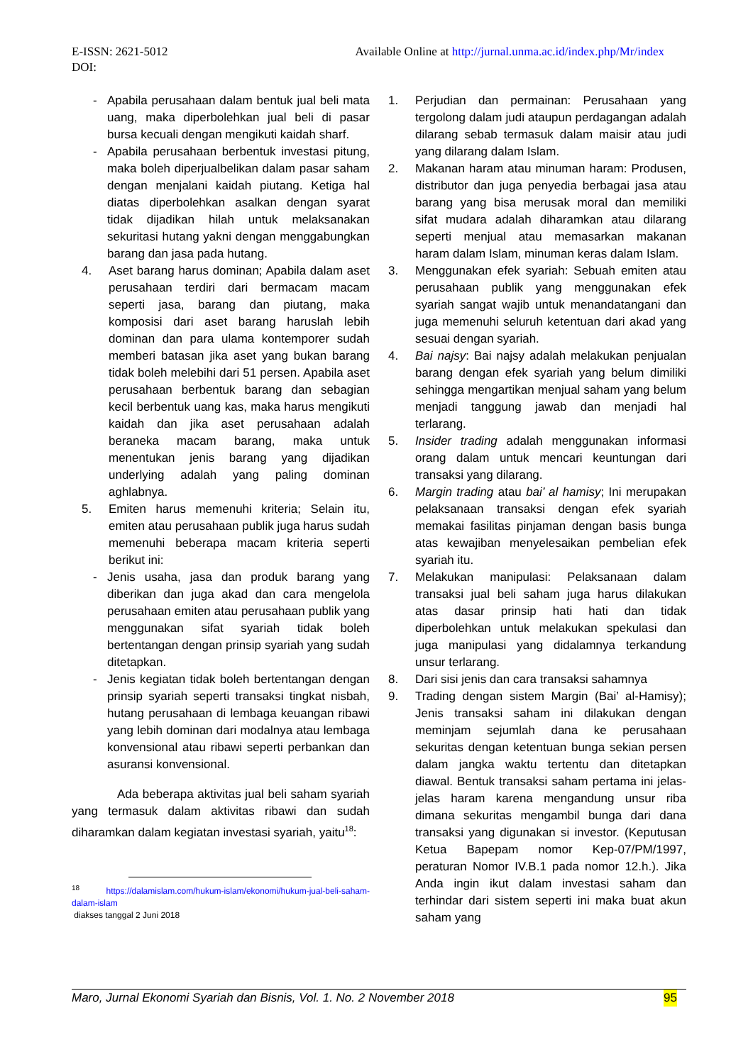Available Online at http://jurnal.unma.ac.id/index.php/Mr/index E-ISSN: 2621-5012
DOI:
- Apabila perusahaan dalam bentuk jual beli mata uang, maka diperbolehkan jual beli di pasar bursa kecuali dengan mengikuti kaidah sharf.
- Apabila perusahaan berbentuk investasi pitung, maka boleh diperjualbelikan dalam pasar saham dengan menjalani kaidah piutang. Ketiga hal diatas diperbolehkan asalkan dengan syarat tidak dijadikan hilah untuk melaksanakan sekuritasi hutang yakni dengan menggabungkan barang dan jasa pada hutang.
4. Aset barang harus dominan; Apabila dalam aset perusahaan terdiri dari bermacam macam seperti jasa, barang dan piutang, maka komposisi dari aset barang haruslah lebih dominan dan para ulama kontemporer sudah memberi batasan jika aset yang bukan barang tidak boleh melebihi dari 51 persen. Apabila aset perusahaan berbentuk barang dan sebagian kecil berbentuk uang kas, maka harus mengikuti kaidah dan jika aset perusahaan adalah beraneka macam barang, maka untuk menentukan jenis barang yang dijadikan underlying adalah yang paling dominan aghlabnya.
5. Emiten harus memenuhi kriteria; Selain itu, emiten atau perusahaan publik juga harus sudah memenuhi beberapa macam kriteria seperti berikut ini:
- Jenis usaha, jasa dan produk barang yang diberikan dan juga akad dan cara mengelola perusahaan emiten atau perusahaan publik yang menggunakan sifat syariah tidak boleh bertentangan dengan prinsip syariah yang sudah ditetapkan.
- Jenis kegiatan tidak boleh bertentangan dengan prinsip syariah seperti transaksi tingkat nisbah, hutang perusahaan di lembaga keuangan ribawi yang lebih dominan dari modalnya atau lembaga konvensional atau ribawi seperti perbankan dan asuransi konvensional.
Ada beberapa aktivitas jual beli saham syariah yang termasuk dalam aktivitas ribawi dan sudah diharamkan dalam kegiatan investasi syariah, yaitu<sup>18</sup>:
<sup>18</sup> https://dalamislam.com/hukum-islam/ekonomi/hukum-jual-beli-saham-dalam-islam
diakses tanggal 2 Juni 2018
1. Perjudian dan permainan: Perusahaan yang tergolong dalam judi ataupun perdagangan adalah dilarang sebab termasuk dalam maisir atau judi yang dilarang dalam Islam.
2. Makanan haram atau minuman haram: Produsen, distributor dan juga penyedia berbagai jasa atau barang yang bisa merusak moral dan memiliki sifat mudara adalah diharamkan atau dilarang seperti menjual atau memasarkan makanan haram dalam Islam, minuman keras dalam Islam.
3. Menggunakan efek syariah: Sebuah emiten atau perusahaan publik yang menggunakan efek syariah sangat wajib untuk menandatangani dan juga memenuhi seluruh ketentuan dari akad yang sesuai dengan syariah.
4. Bai najsy: Bai najsy adalah melakukan penjualan barang dengan efek syariah yang belum dimiliki sehingga mengartikan menjual saham yang belum menjadi tanggung jawab dan menjadi hal terlarang.
5. Insider trading adalah menggunakan informasi orang dalam untuk mencari keuntungan dari transaksi yang dilarang.
6. Margin trading atau bai’ al hamisy; Ini merupakan pelaksanaan transaksi dengan efek syariah memakai fasilitas pinjaman dengan basis bunga atas kewajiban menyelesaikan pembelian efek syariah itu.
7. Melakukan manipulasi: Pelaksanaan dalam transaksi jual beli saham juga harus dilakukan atas dasar prinsip hati hati dan tidak diperbolehkan untuk melakukan spekulasi dan juga manipulasi yang didalamnya terkandung unsur terlarang.
8. Dari sisi jenis dan cara transaksi sahamnya
9. Trading dengan sistem Margin (Bai’ al-Hamisy); Jenis transaksi saham ini dilakukan dengan meminjam sejumlah dana ke perusahaan sekuritas dengan ketentuan bunga sekian persen dalam jangka waktu tertentu dan ditetapkan diawal. Bentuk transaksi saham pertama ini jelas-jelas haram karena mengandung unsur riba dimana sekuritas mengambil bunga dari dana transaksi yang digunakan si investor. (Keputusan Ketua Bapepam nomor Kep-07/PM/1997, peraturan Nomor IV.B.1 pada nomor 12.h.). Jika Anda ingin ikut dalam investasi saham dan terhindar dari sistem seperti ini maka buat akun saham yang
95 Maro, Jurnal Ekonomi Syariah dan Bisnis, Vol. 1. No. 2 November 2018